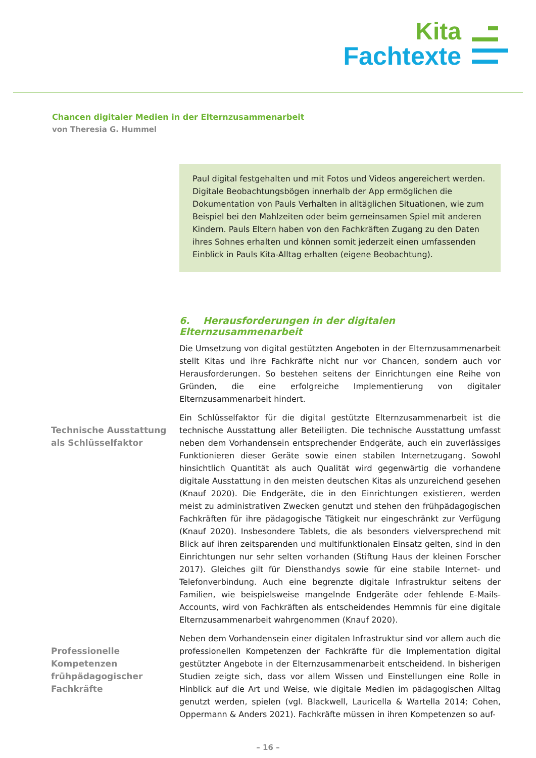Kita
Fachtexte
Chancen digitaler Medien in der Elternzusammenarbeit
von Theresia G. Hummel
Paul digital festgehalten und mit Fotos und Videos angereichert werden. Digitale Beobachtungsbögen innerhalb der App ermöglichen die Dokumentation von Pauls Verhalten in alltäglichen Situationen, wie zum Beispiel bei den Mahlzeiten oder beim gemeinsamen Spiel mit anderen Kindern. Pauls Eltern haben von den Fachkräften Zugang zu den Daten ihres Sohnes erhalten und können somit jederzeit einen umfassenden Einblick in Pauls Kita-Alltag erhalten (eigene Beobachtung).
6. Herausforderungen in der digitalen Elternzusammenarbeit
Die Umsetzung von digital gestützten Angeboten in der Elternzusammenarbeit stellt Kitas und ihre Fachkräfte nicht nur vor Chancen, sondern auch vor Herausforderungen. So bestehen seitens der Einrichtungen eine Reihe von Gründen, die eine erfolgreiche Implementierung von digitaler Elternzusammenarbeit hindert.
Technische Ausstattung als Schlüsselfaktor
Ein Schlüsselfaktor für die digital gestützte Elternzusammenarbeit ist die technische Ausstattung aller Beteiligten. Die technische Ausstattung umfasst neben dem Vorhandensein entsprechender Endgeräte, auch ein zuverlässiges Funktionieren dieser Geräte sowie einen stabilen Internetzugang. Sowohl hinsichtlich Quantität als auch Qualität wird gegenwärtig die vorhandene digitale Ausstattung in den meisten deutschen Kitas als unzureichend gesehen (Knauf 2020). Die Endgeräte, die in den Einrichtungen existieren, werden meist zu administrativen Zwecken genutzt und stehen den frühpädagogischen Fachkräften für ihre pädagogische Tätigkeit nur eingeschränkt zur Verfügung (Knauf 2020). Insbesondere Tablets, die als besonders vielversprechend mit Blick auf ihren zeitsparenden und multifunktionalen Einsatz gelten, sind in den Einrichtungen nur sehr selten vorhanden (Stiftung Haus der kleinen Forscher 2017). Gleiches gilt für Diensthandys sowie für eine stabile Internet- und Telefonverbindung. Auch eine begrenzte digitale Infrastruktur seitens der Familien, wie beispielsweise mangelnde Endgeräte oder fehlende E-Mails-Accounts, wird von Fachkräften als entscheidendes Hemmnis für eine digitale Elternzusammenarbeit wahrgenommen (Knauf 2020).
Professionelle Kompetenzen frühpädagogischer Fachkräfte
Neben dem Vorhandensein einer digitalen Infrastruktur sind vor allem auch die professionellen Kompetenzen der Fachkräfte für die Implementation digital gestützter Angebote in der Elternzusammenarbeit entscheidend. In bisherigen Studien zeigte sich, dass vor allem Wissen und Einstellungen eine Rolle in Hinblick auf die Art und Weise, wie digitale Medien im pädagogischen Alltag genutzt werden, spielen (vgl. Blackwell, Lauricella & Wartella 2014; Cohen, Oppermann & Anders 2021). Fachkräfte müssen in ihren Kompetenzen so auf-
– 16 –